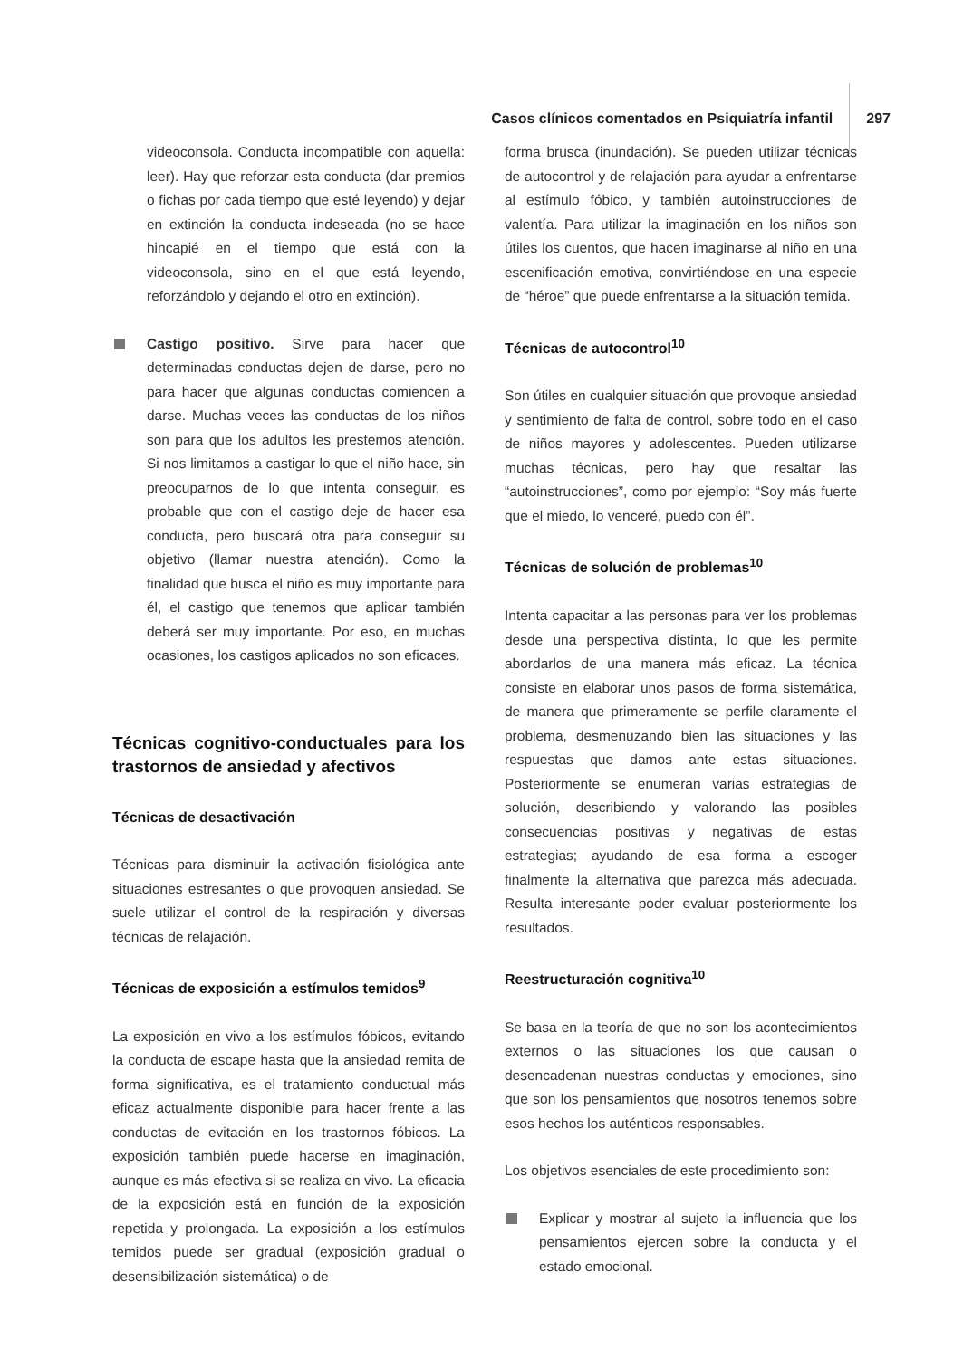Casos clínicos comentados en Psiquiatría infantil 297
videoconsola. Conducta incompatible con aquella: leer). Hay que reforzar esta conducta (dar premios o fichas por cada tiempo que esté leyendo) y dejar en extinción la conducta indeseada (no se hace hincapié en el tiempo que está con la videoconsola, sino en el que está leyendo, reforzándolo y dejando el otro en extinción).
Castigo positivo. Sirve para hacer que determinadas conductas dejen de darse, pero no para hacer que algunas conductas comiencen a darse. Muchas veces las conductas de los niños son para que los adultos les prestemos atención. Si nos limitamos a castigar lo que el niño hace, sin preocuparnos de lo que intenta conseguir, es probable que con el castigo deje de hacer esa conducta, pero buscará otra para conseguir su objetivo (llamar nuestra atención). Como la finalidad que busca el niño es muy importante para él, el castigo que tenemos que aplicar también deberá ser muy importante. Por eso, en muchas ocasiones, los castigos aplicados no son eficaces.
Técnicas cognitivo-conductuales para los trastornos de ansiedad y afectivos
Técnicas de desactivación
Técnicas para disminuir la activación fisiológica ante situaciones estresantes o que provoquen ansiedad. Se suele utilizar el control de la respiración y diversas técnicas de relajación.
Técnicas de exposición a estímulos temidos<sup>9</sup>
La exposición en vivo a los estímulos fóbicos, evitando la conducta de escape hasta que la ansiedad remita de forma significativa, es el tratamiento conductual más eficaz actualmente disponible para hacer frente a las conductas de evitación en los trastornos fóbicos. La exposición también puede hacerse en imaginación, aunque es más efectiva si se realiza en vivo. La eficacia de la exposición está en función de la exposición repetida y prolongada. La exposición a los estímulos temidos puede ser gradual (exposición gradual o desensibilización sistemática) o de
forma brusca (inundación). Se pueden utilizar técnicas de autocontrol y de relajación para ayudar a enfrentarse al estímulo fóbico, y también autoinstrucciones de valentía. Para utilizar la imaginación en los niños son útiles los cuentos, que hacen imaginarse al niño en una escenificación emotiva, convirtiéndose en una especie de “héroe” que puede enfrentarse a la situación temida.
Técnicas de autocontrol<sup>10</sup>
Son útiles en cualquier situación que provoque ansiedad y sentimiento de falta de control, sobre todo en el caso de niños mayores y adolescentes. Pueden utilizarse muchas técnicas, pero hay que resaltar las “autoinstrucciones”, como por ejemplo: “Soy más fuerte que el miedo, lo venceré, puedo con él”.
Técnicas de solución de problemas<sup>10</sup>
Intenta capacitar a las personas para ver los problemas desde una perspectiva distinta, lo que les permite abordarlos de una manera más eficaz. La técnica consiste en elaborar unos pasos de forma sistemática, de manera que primeramente se perfile claramente el problema, desmenuzando bien las situaciones y las respuestas que damos ante estas situaciones. Posteriormente se enumeran varias estrategias de solución, describiendo y valorando las posibles consecuencias positivas y negativas de estas estrategias; ayudando de esa forma a escoger finalmente la alternativa que parezca más adecuada. Resulta interesante poder evaluar posteriormente los resultados.
Reestructuración cognitiva<sup>10</sup>
Se basa en la teoría de que no son los acontecimientos externos o las situaciones los que causan o desencadenan nuestras conductas y emociones, sino que son los pensamientos que nosotros tenemos sobre esos hechos los auténticos responsables.
Los objetivos esenciales de este procedimiento son:
Explicar y mostrar al sujeto la influencia que los pensamientos ejercen sobre la conducta y el estado emocional.